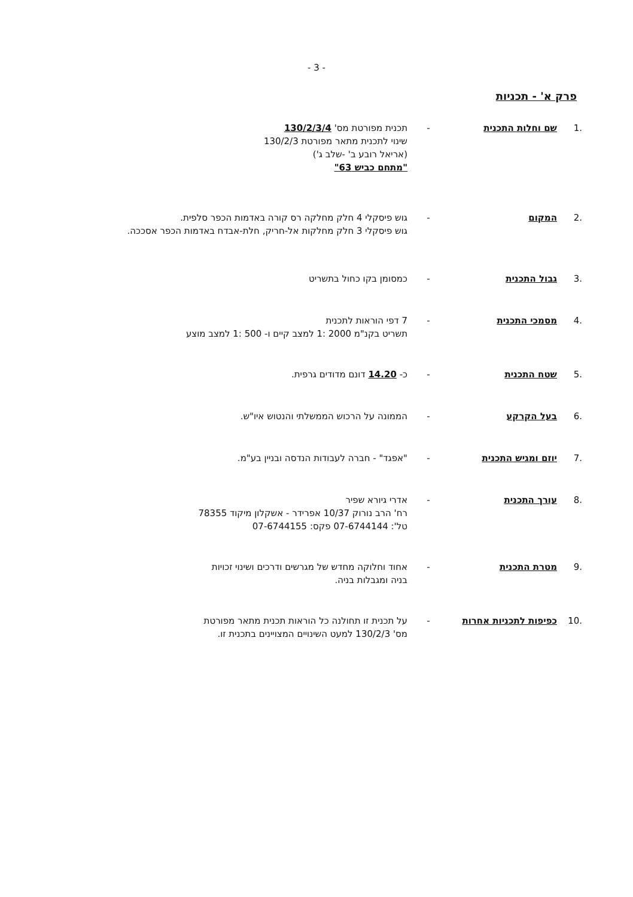- 3 -
פרק א' - תכניות
.1 שם וחלות התכנית - תכנית מפורטת מס' 130/2/3/4
שינוי לתכנית מתאר מפורטת 130/2/3
(אריאל רובע ב' -שלב ג')
"מתחם כביש 63"
.2 המקום - גוש פיסקלי 4 חלק מחלקה רס קורה באדמות הכפר סלפית.
גוש פיסקלי 3 חלק מחלקות אל-חריק, חלת-אבדח באדמות הכפר אסככה.
.3 גבול התכנית - כמסומן בקו כחול בתשריט
.4 מסמכי התכנית - 7 דפי הוראות לתכנית
תשריט בקנ"מ 2000 :1 למצב קיים ו- 500 :1 למצב מוצע
.5 שטח התכנית - כ- 14.20 דונם מדודים גרפית.
.6 בעל הקרקע - הממונה על הרכוש הממשלתי והנטוש איו"ש.
.7 יוזם ומגיש התכנית - "אפגד" - חברה לעבודות הנדסה ובניין בע"מ.
.8 עורך התכנית - אדרי גיורא שפיר
רח' הרב נורוק 10/37 אפרידר - אשקלון מיקוד 78355
טל': 07-6744144 פקס: 07-6744155
.9 מטרת התכנית - אחוד וחלוקה מחדש של מגרשים ודרכים ושינוי זכויות
בניה ומגבלות בניה.
.10 כפיפות לתכניות אחרות - על תכנית זו תחולנה כל הוראות תכנית מתאר מפורטת
מס' 130/2/3 למעט השינויים המצויינים בתכנית זו.